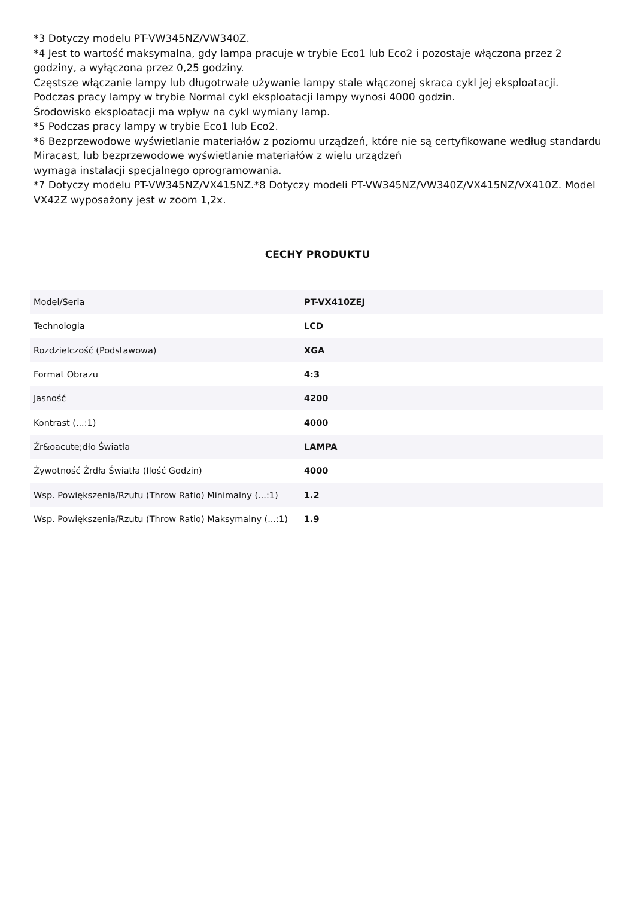*3 Dotyczy modelu PT-VW345NZ/VW340Z.
*4 Jest to wartość maksymalna, gdy lampa pracuje w trybie Eco1 lub Eco2 i pozostaje włączona przez 2 godziny, a wyłączona przez 0,25 godziny.
Częstsze włączanie lampy lub długotrwałe używanie lampy stale włączonej skraca cykl jej eksploatacji.
Podczas pracy lampy w trybie Normal cykl eksploatacji lampy wynosi 4000 godzin.
Środowisko eksploatacji ma wpływ na cykl wymiany lamp.
*5 Podczas pracy lampy w trybie Eco1 lub Eco2.
*6 Bezprzewodowe wyświetlanie materiałów z poziomu urządzeń, które nie są certyfikowane według standardu Miracast, lub bezprzewodowe wyświetlanie materiałów z wielu urządzeń
wymaga instalacji specjalnego oprogramowania.
*7 Dotyczy modelu PT-VW345NZ/VX415NZ.*8 Dotyczy modeli PT-VW345NZ/VW340Z/VX415NZ/VX410Z. Model VX42Z wyposażony jest w zoom 1,2x.
CECHY PRODUKTU
| Model/Seria | PT-VX410ZEJ |
| Technologia | LCD |
| Rozdzielczość (Podstawowa) | XGA |
| Format Obrazu | 4:3 |
| Jasność | 4200 |
| Kontrast (...:1) | 4000 |
| Źr&oacute;dło Światła | LAMPA |
| Żywotność Źrdła Światła (Ilość Godzin) | 4000 |
| Wsp. Powiększenia/Rzutu (Throw Ratio) Minimalny (...:1) | 1.2 |
| Wsp. Powiększenia/Rzutu (Throw Ratio) Maksymalny (...:1) | 1.9 |